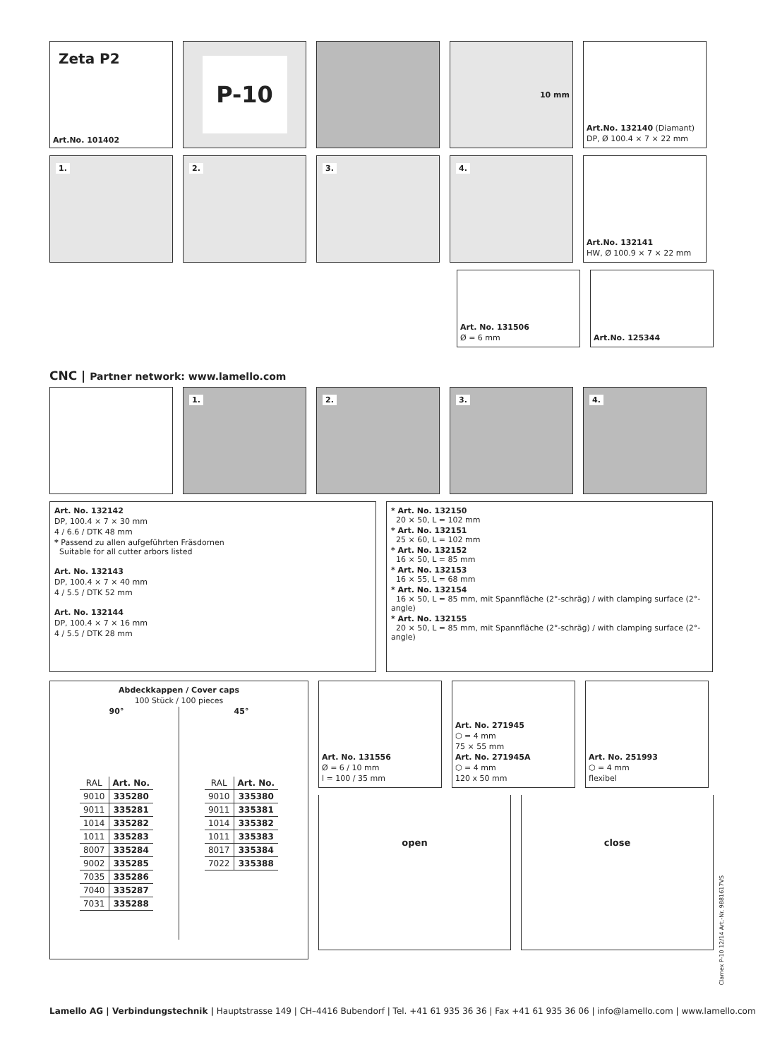Zeta P2
Art.No. 101402
P-10
10 mm Art.No. 132140 (Diamant)
DP, Ø 100.4 × 7 × 22 mm
1. 2. 3. 4. Art.No. 132141
HW, Ø 100.9 × 7 × 22 mm
Art. No. 131506
Ø = 6 mm
Art.No. 125344
CNC | Partner network: www.lamello.com
1. 2. 3. 4.
Art. No. 132142
DP, 100.4 × 7 × 30 mm
4 / 6.6 / DTK 48 mm
* Passend zu allen aufgeführten Fräsdornen
Suitable for all cutter arbors listed
Art. No. 132143
DP, 100.4 × 7 × 40 mm
4 / 5.5 / DTK 52 mm
Art. No. 132144
DP, 100.4 × 7 × 16 mm
4 / 5.5 / DTK 28 mm
* Art. No. 132150
20 × 50, L = 102 mm
* Art. No. 132151
25 × 60, L = 102 mm
* Art. No. 132152
16 × 50, L = 85 mm
* Art. No. 132153
16 × 55, L = 68 mm
* Art. No. 132154
16 × 50, L = 85 mm, mit Spannfläche (2°-schräg) / with clamping surface (2°- angle)
* Art. No. 132155
20 × 50, L = 85 mm, mit Spannfläche (2°-schräg) / with clamping surface (2°- angle)
Abdeckkappen / Cover caps
100 Stück / 100 pieces
90°
| RAL | Art. No. |
| --- | --- |
| 9010 | 335280 |
| 9011 | 335281 |
| 1014 | 335282 |
| 1011 | 335283 |
| 8007 | 335284 |
| 9002 | 335285 |
| 7035 | 335286 |
| 7040 | 335287 |
| 7031 | 335288 |
45°
| RAL | Art. No. |
| --- | --- |
| 9010 | 335380 |
| 9011 | 335381 |
| 1014 | 335382 |
| 1011 | 335383 |
| 8017 | 335384 |
| 7022 | 335388 |
Art. No. 131556
Ø = 6 / 10 mm
l = 100 / 35 mm
Art. No. 271945
⬡ = 4 mm
75 × 55 mm
Art. No. 271945A
⬡ = 4 mm
120 x 50 mm
Art. No. 251993
⬡ = 4 mm
flexibel
open close
Clamex P-10 12/14 Art.-Nr. 9881617VS
Lamello AG | Verbindungstechnik | Hauptstrasse 149 | CH–4416 Bubendorf | Tel. +41 61 935 36 36 | Fax +41 61 935 36 06 | info@lamello.com | www.lamello.com